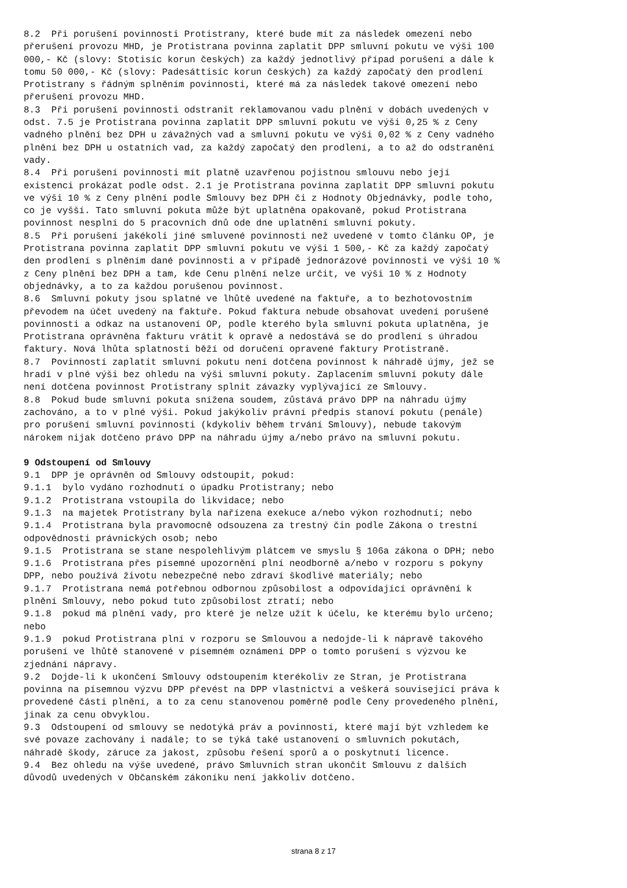8.2 Při porušení povinnosti Protistrany, které bude mít za následek omezení nebo přerušení provozu MHD, je Protistrana povinna zaplatit DPP smluvní pokutu ve výši 100 000,- Kč (slovy: Stotisíc korun českých) za každý jednotlivý případ porušení a dále k tomu 50 000,- Kč (slovy: Padesáttisíc korun českých) za každý započatý den prodlení Protistrany s řádným splněním povinnosti, které má za následek takové omezení nebo přerušení provozu MHD.
8.3 Při porušení povinnosti odstranit reklamovanou vadu plnění v dobách uvedených v odst. 7.5 je Protistrana povinna zaplatit DPP smluvní pokutu ve výši 0,25 % z Ceny vadného plnění bez DPH u závažných vad a smluvní pokutu ve výši 0,02 % z Ceny vadného plnění bez DPH u ostatních vad, za každý započatý den prodlení, a to až do odstranění vady.
8.4 Při porušení povinnosti mít platně uzavřenou pojistnou smlouvu nebo její existenci prokázat podle odst. 2.1 je Protistrana povinna zaplatit DPP smluvní pokutu ve výši 10 % z Ceny plnění podle Smlouvy bez DPH či z Hodnoty Objednávky, podle toho, co je vyšší. Tato smluvní pokuta může být uplatněna opakovaně, pokud Protistrana povinnost nesplní do 5 pracovních dnů ode dne uplatnění smluvní pokuty.
8.5 Při porušení jakékoli jiné smluvené povinnosti než uvedené v tomto článku OP, je Protistrana povinna zaplatit DPP smluvní pokutu ve výši 1 500,- Kč za každý započatý den prodlení s plněním dané povinnosti a v případě jednorázové povinnosti ve výši 10 % z Ceny plnění bez DPH a tam, kde Cenu plnění nelze určit, ve výši 10 % z Hodnoty objednávky, a to za každou porušenou povinnost.
8.6 Smluvní pokuty jsou splatné ve lhůtě uvedené na faktuře, a to bezhotovostním převodem na účet uvedený na faktuře. Pokud faktura nebude obsahovat uvedení porušené povinnosti a odkaz na ustanovení OP, podle kterého byla smluvní pokuta uplatněna, je Protistrana oprávněna fakturu vrátit k opravě a nedostává se do prodlení s úhradou faktury. Nová lhůta splatnosti běží od doručení opravené faktury Protistraně.
8.7 Povinností zaplatit smluvní pokutu není dotčena povinnost k náhradě újmy, jež se hradí v plné výši bez ohledu na výši smluvní pokuty. Zaplacením smluvní pokuty dále není dotčena povinnost Protistrany splnit závazky vyplývající ze Smlouvy.
8.8 Pokud bude smluvní pokuta snížena soudem, zůstává právo DPP na náhradu újmy zachováno, a to v plné výši. Pokud jakýkoliv právní předpis stanoví pokutu (penále) pro porušení smluvní povinnosti (kdykoliv během trvání Smlouvy), nebude takovým nárokem nijak dotčeno právo DPP na náhradu újmy a/nebo právo na smluvní pokutu.
9 Odstoupení od Smlouvy
9.1 DPP je oprávněn od Smlouvy odstoupit, pokud:
9.1.1 bylo vydáno rozhodnutí o úpadku Protistrany; nebo
9.1.2 Protistrana vstoupila do likvidace; nebo
9.1.3 na majetek Protistrany byla nařízena exekuce a/nebo výkon rozhodnutí; nebo
9.1.4 Protistrana byla pravomocně odsouzena za trestný čin podle Zákona o trestní odpovědnosti právnických osob; nebo
9.1.5 Protistrana se stane nespolehlivým plátcem ve smyslu § 106a zákona o DPH; nebo
9.1.6 Protistrana přes písemné upozornění plní neodborně a/nebo v rozporu s pokyny DPP, nebo používá životu nebezpečné nebo zdraví škodlivé materiály; nebo
9.1.7 Protistrana nemá potřebnou odbornou způsobilost a odpovídající oprávnění k plnění Smlouvy, nebo pokud tuto způsobilost ztratí; nebo
9.1.8 pokud má plnění vady, pro které je nelze užít k účelu, ke kterému bylo určeno; nebo
9.1.9 pokud Protistrana plní v rozporu se Smlouvou a nedojde-li k nápravě takového porušení ve lhůtě stanovené v písemném oznámení DPP o tomto porušení s výzvou ke zjednání nápravy.
9.2 Dojde-li k ukončení Smlouvy odstoupením kterékoliv ze Stran, je Protistrana povinna na písemnou výzvu DPP převést na DPP vlastnictví a veškerá související práva k provedené části plnění, a to za cenu stanovenou poměrně podle Ceny provedeného plnění, jinak za cenu obvyklou.
9.3 Odstoupení od smlouvy se nedotýká práv a povinností, které mají být vzhledem ke své povaze zachovány i nadále; to se týká také ustanovení o smluvních pokutách, náhradě škody, záruce za jakost, způsobu řešení sporů a o poskytnutí licence.
9.4 Bez ohledu na výše uvedené, právo Smluvních stran ukončit Smlouvu z dalších důvodů uvedených v Občanském zákoníku není jakkoliv dotčeno.
strana 8 z 17